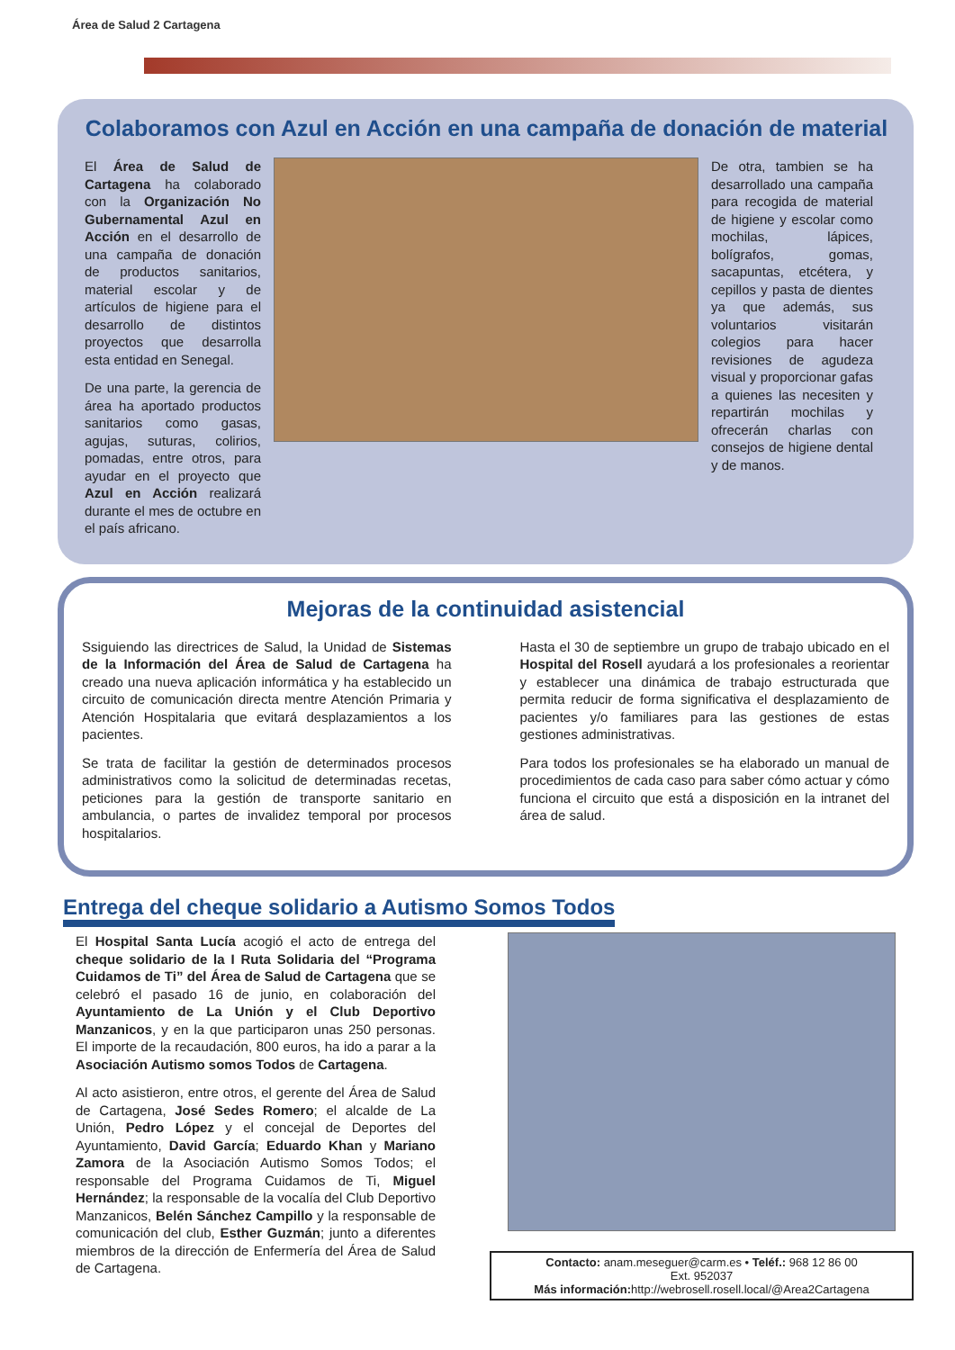Área de Salud 2 Cartagena
Colaboramos con Azul en Acción en una campaña de donación de material
El Área de Salud de Cartagena ha colaborado con la Organización No Gubernamental Azul en Acción en el desarrollo de una campaña de donación de productos sanitarios, material escolar y de artículos de higiene para el desarrollo de distintos proyectos que desarrolla esta entidad en Senegal.
De una parte, la gerencia de área ha aportado productos sanitarios como gasas, agujas, suturas, colirios, pomadas, entre otros, para ayudar en el proyecto que Azul en Acción realizará durante el mes de octubre en el país africano.
De otra, tambien se ha desarrollado una campaña para recogida de material de higiene y escolar como mochilas, lápices, bolígrafos, gomas, sacapuntas, etcétera, y cepillos y pasta de dientes ya que además, sus voluntarios visitarán colegios para hacer revisiones de agudeza visual y proporcionar gafas a quienes las necesiten y repartirán mochilas y ofrecerán charlas con consejos de higiene dental y de manos.
Mejoras de la continuidad asistencial
Ssiguiendo las directrices de Salud, la Unidad de Sistemas de la Información del Área de Salud de Cartagena ha creado una nueva aplicación informática y ha establecido un circuito de comunicación directa mentre Atención Primaria y Atención Hospitalaria que evitará desplazamientos a los pacientes.
Se trata de facilitar la gestión de determinados procesos administrativos como la solicitud de determinadas recetas, peticiones para la gestión de transporte sanitario en ambulancia, o partes de invalidez temporal por procesos hospitalarios.
Hasta el 30 de septiembre un grupo de trabajo ubicado en el Hospital del Rosell ayudará a los profesionales a reorientar y establecer una dinámica de trabajo estructurada que permita reducir de forma significativa el desplazamiento de pacientes y/o familiares para las gestiones de estas gestiones administrativas.
Para todos los profesionales se ha elaborado un manual de procedimientos de cada caso para saber cómo actuar y cómo funciona el circuito que está a disposición en la intranet del área de salud.
Entrega del cheque solidario a Autismo Somos Todos
El Hospital Santa Lucía acogió el acto de entrega del cheque solidario de la I Ruta Solidaria del “Programa Cuidamos de Ti” del Área de Salud de Cartagena que se celebró el pasado 16 de junio, en colaboración del Ayuntamiento de La Unión y el Club Deportivo Manzanicos, y en la que participaron unas 250 personas. El importe de la recaudación, 800 euros, ha ido a parar a la Asociación Autismo somos Todos de Cartagena.
Al acto asistieron, entre otros, el gerente del Área de Salud de Cartagena, José Sedes Romero; el alcalde de La Unión, Pedro López y el concejal de Deportes del Ayuntamiento, David García; Eduardo Khan y Mariano Zamora de la Asociación Autismo Somos Todos; el responsable del Programa Cuidamos de Ti, Miguel Hernández; la responsable de la vocalía del Club Deportivo Manzanicos, Belén Sánchez Campillo y la responsable de comunicación del club, Esther Guzmán; junto a diferentes miembros de la dirección de Enfermería del Área de Salud de Cartagena.
Contacto: anam.meseguer@carm.es • Teléf.: 968 12 86 00
Ext. 952037
Más información: http://webrosell.rosell.local/@Area2Cartagena